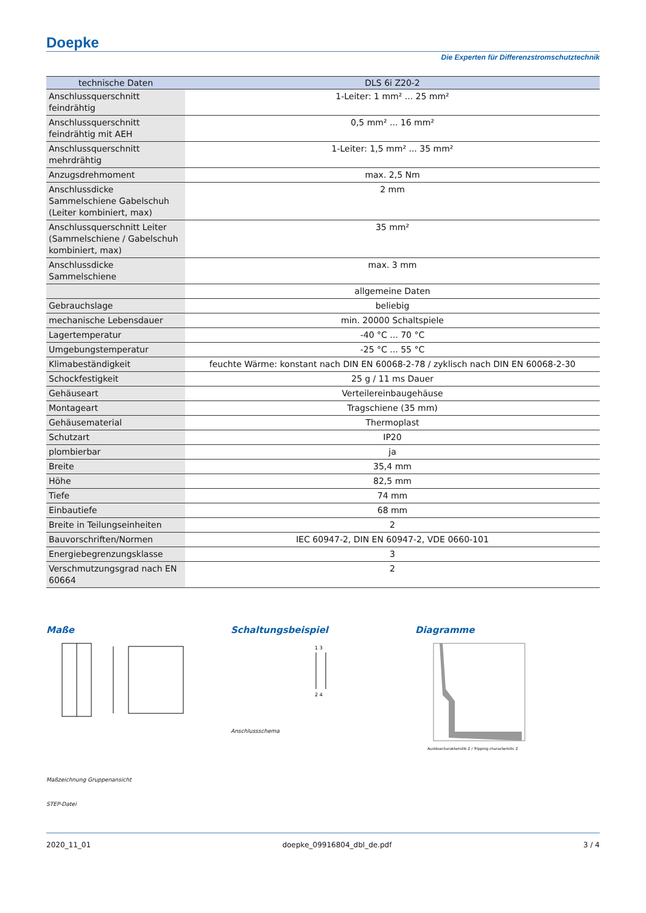Doepke
Die Experten für Differenzstromschutztechnik
| technische Daten | DLS 6i Z20-2 |
| --- | --- |
| Anschlussquerschnitt feindrähtig | 1-Leiter: 1 mm² ... 25 mm² |
| Anschlussquerschnitt feindrähtig mit AEH | 0,5 mm² ... 16 mm² |
| Anschlussquerschnitt mehrdrähtig | 1-Leiter: 1,5 mm² ... 35 mm² |
| Anzugsdrehmoment | max. 2,5 Nm |
| Anschlussdicke Sammelschiene Gabelschuh (Leiter kombiniert, max) | 2 mm |
| Anschlussquerschnitt Leiter (Sammelschiene / Gabelschuh kombiniert, max) | 35 mm² |
| Anschlussdicke Sammelschiene | max. 3 mm |
| | allgemeine Daten |
| Gebrauchslage | beliebig |
| mechanische Lebensdauer | min. 20000 Schaltspiele |
| Lagertemperatur | -40 °C ... 70 °C |
| Umgebungstemperatur | -25 °C ... 55 °C |
| Klimabeständigkeit | feuchte Wärme: konstant nach DIN EN 60068-2-78 / zyklisch nach DIN EN 60068-2-30 |
| Schockfestigkeit | 25 g / 11 ms Dauer |
| Gehäuseart | Verteilereinbaugehäuse |
| Montageart | Tragschiene (35 mm) |
| Gehäusematerial | Thermoplast |
| Schutzart | IP20 |
| plombierbar | ja |
| Breite | 35,4 mm |
| Höhe | 82,5 mm |
| Tiefe | 74 mm |
| Einbautiefe | 68 mm |
| Breite in Teilungseinheiten | 2 |
| Bauvorschriften/Normen | IEC 60947-2, DIN EN 60947-2, VDE 0660-101 |
| Energiebegrenzungsklasse | 3 |
| Verschmutzungsgrad nach EN 60664 | 2 |
Maße
Maßzeichnung Gruppenansicht
STEP-Datei
Schaltungsbeispiel
1 3
2 4
Anschlussschema
Diagramme
Auslösecharakteristik Z / Tripping characteristic Z
2020_11_01 doepke_09916804_dbl_de.pdf 3 / 4